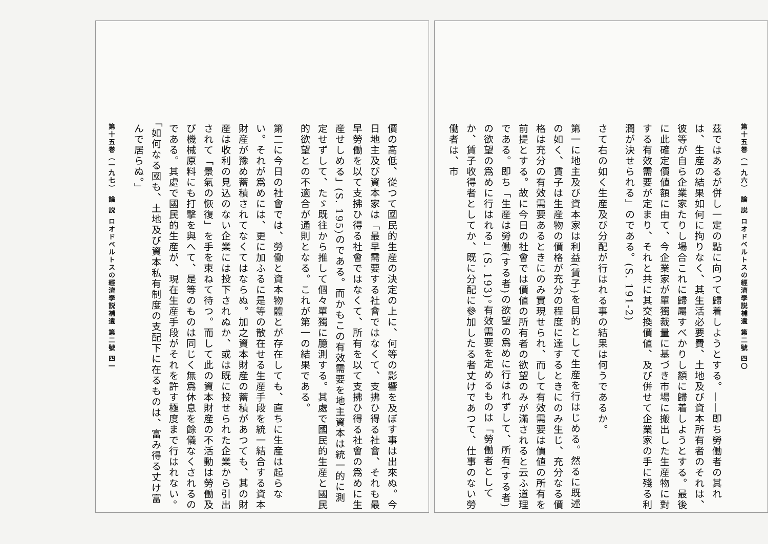第十五巻（一九六） 論 説 ロオドベルトスの經濟學説補遺 第二號 四〇
茲ではあるが併し一定の點に向つて歸着しようとする。——即ち勞働者の其れは、生産の結果如何に拘りなく、其生活必要費、土地及び資本所有者のそれは、彼等が自ら企業家たりし場合これに歸屬すべかりし額に歸着しようとする。最後に此確定價値額に由て、今企業家が單獨裁量に基づき市場に搬出した生産物に對する有效需要が定まり、それと共に其交換價値、及び併せて企業家の手に殘る利潤が決せられる」のである。(S. 191-2)
さて右の如く生産及び分配が行はれる事の結果は何うであるか。
第一に地主及び資本家は利益(賃子)を目的として生産を行はじめる。然るに既述の如く、賃子は生産物の價格が充分の程度に達するときにのみ生じ、充分なる價格は充分の有效需要あるときにのみ實現せられ、而して有效需要は價値の所有を前提とする。故に今日の社會では價値の所有者の欲望のみが滿されると云ふ道理である。即ち「生産は勞働(する者)の欲望の爲めに行はれずして、所有(する者)の欲望の爲めに行はれる」(S. 193)。有效需要を定めるものは「勞働者としてか、賃子收得者としてか、既に分配に參加したる者丈けであつて、仕事のない勞働者は、市
價の高低、從つて國民的生産の決定の上に、何等の影響を及ぼす事は出來ぬ。今日地主及び資本家は「最早需要する社會ではなくて、支拂ひ得る社會、それも最早勞働を以て支拂ひ得る社會ではなくて、所有を以て支拂ひ得る社會の爲めに生産せしめる」(S. 195)のである。而かもこの有效需要を地主資本は統一的に測定せずして、たゞ既往から推して個々單獨に臆測する。其處で國民的生産と國民的欲望との不適合が通則となる。これが第一の結果である。
第二に今日の社會では、勞働と資本物體とが存在しても、直ちに生産は起らない。それが爲めには、更に加ふるに是等の散在せる生産手段を統一結合する資本財産が豫め蓄積されてなくてはならぬ。加之資本財産の蓄積があつても、其の財産は收利の見込のない企業には投下されぬか、或は既に投せられた企業から引出されて「景氣の恢復」を手を束ねて待つ。而して此の資本財産の不活動は勞働及び機械原料にも打擊を與へて、是等のものは同じく無爲休息を餘儀なくされるのである。其處で國民的生産が、現在生産手段がそれを許す極度まで行はれない。「如何なる國も、土地及び資本私有制度の支配下に在るものは、富み得る丈け富んで居らぬ。」
第十五巻（一九七） 論 説 ロオドベルトスの經濟學説補遺 第二號 四一